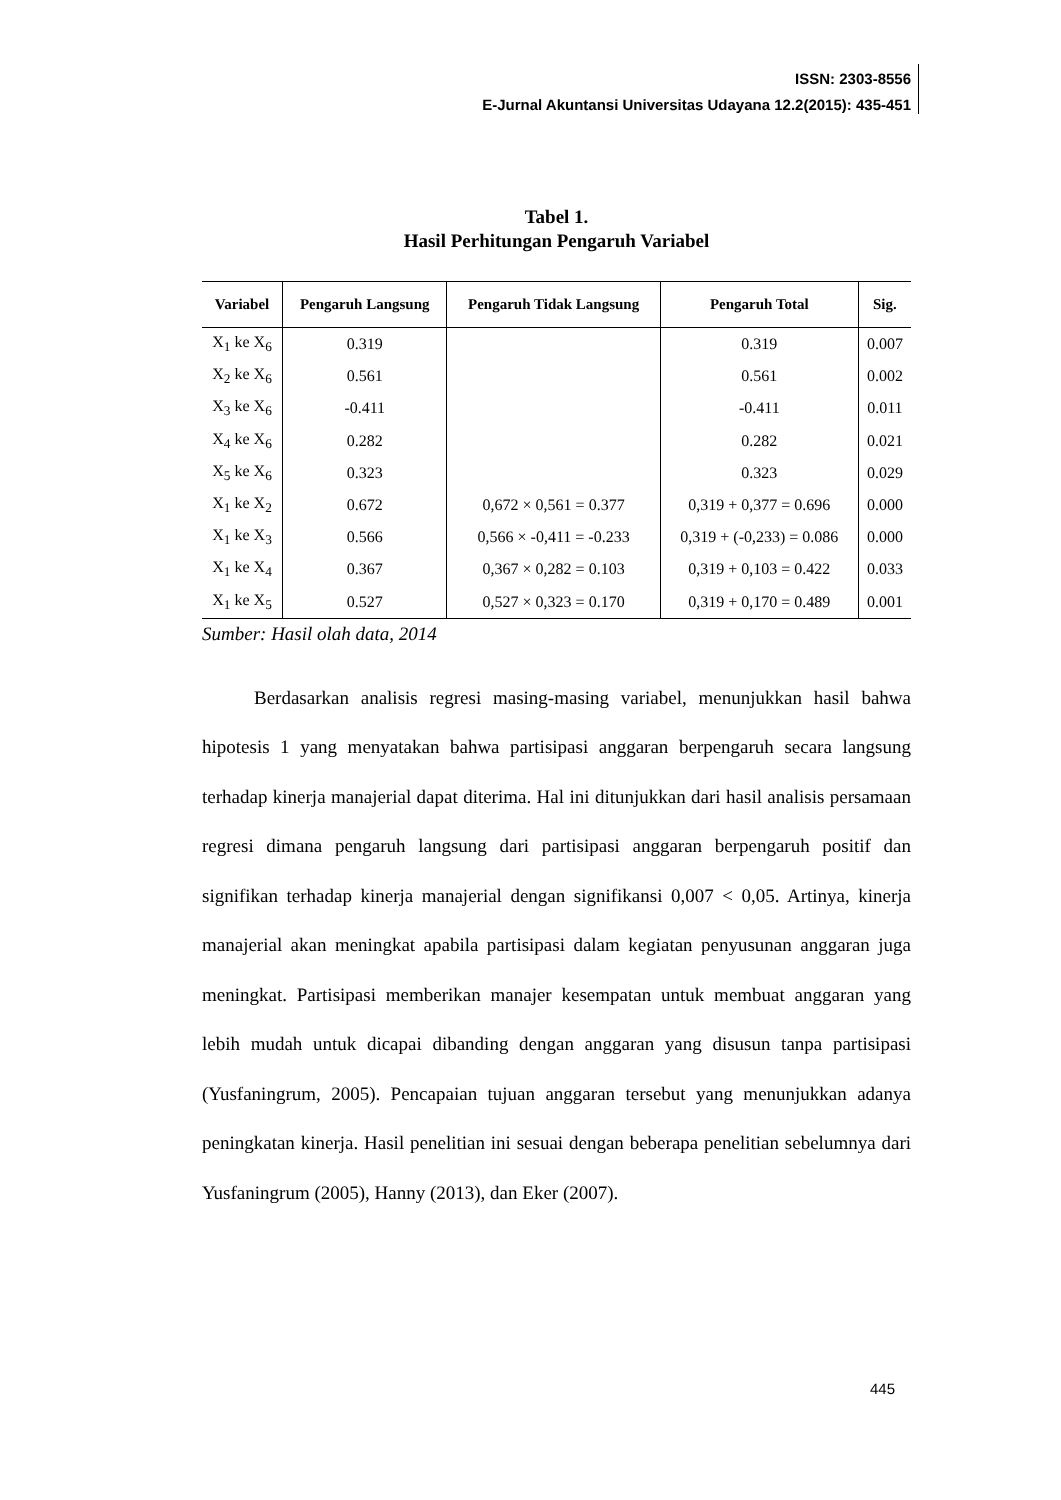ISSN: 2303-8556
E-Jurnal Akuntansi Universitas Udayana 12.2(2015): 435-451
Tabel 1.
Hasil Perhitungan Pengaruh Variabel
| Variabel | Pengaruh Langsung | Pengaruh Tidak Langsung | Pengaruh Total | Sig. |
| --- | --- | --- | --- | --- |
| X<sub>1</sub> ke X<sub>6</sub> | 0.319 | | 0.319 | 0.007 |
| X<sub>2</sub> ke X<sub>6</sub> | 0.561 | | 0.561 | 0.002 |
| X<sub>3</sub> ke X<sub>6</sub> | -0.411 | | -0.411 | 0.011 |
| X<sub>4</sub> ke X<sub>6</sub> | 0.282 | | 0.282 | 0.021 |
| X<sub>5</sub> ke X<sub>6</sub> | 0.323 | | 0.323 | 0.029 |
| X<sub>1</sub> ke X<sub>2</sub> | 0.672 | 0,672 × 0,561 = 0.377 | 0,319 + 0,377 = 0.696 | 0.000 |
| X<sub>1</sub> ke X<sub>3</sub> | 0.566 | 0,566 × -0,411 = -0.233 | 0,319 + (-0,233) = 0.086 | 0.000 |
| X<sub>1</sub> ke X<sub>4</sub> | 0.367 | 0,367 × 0,282 = 0.103 | 0,319 + 0,103 = 0.422 | 0.033 |
| X<sub>1</sub> ke X<sub>5</sub> | 0.527 | 0,527 × 0,323 = 0.170 | 0,319 + 0,170 = 0.489 | 0.001 |
Sumber: Hasil olah data, 2014
Berdasarkan analisis regresi masing-masing variabel, menunjukkan hasil bahwa hipotesis 1 yang menyatakan bahwa partisipasi anggaran berpengaruh secara langsung terhadap kinerja manajerial dapat diterima. Hal ini ditunjukkan dari hasil analisis persamaan regresi dimana pengaruh langsung dari partisipasi anggaran berpengaruh positif dan signifikan terhadap kinerja manajerial dengan signifikansi 0,007 < 0,05. Artinya, kinerja manajerial akan meningkat apabila partisipasi dalam kegiatan penyusunan anggaran juga meningkat. Partisipasi memberikan manajer kesempatan untuk membuat anggaran yang lebih mudah untuk dicapai dibanding dengan anggaran yang disusun tanpa partisipasi (Yusfaningrum, 2005). Pencapaian tujuan anggaran tersebut yang menunjukkan adanya peningkatan kinerja. Hasil penelitian ini sesuai dengan beberapa penelitian sebelumnya dari Yusfaningrum (2005), Hanny (2013), dan Eker (2007).
445